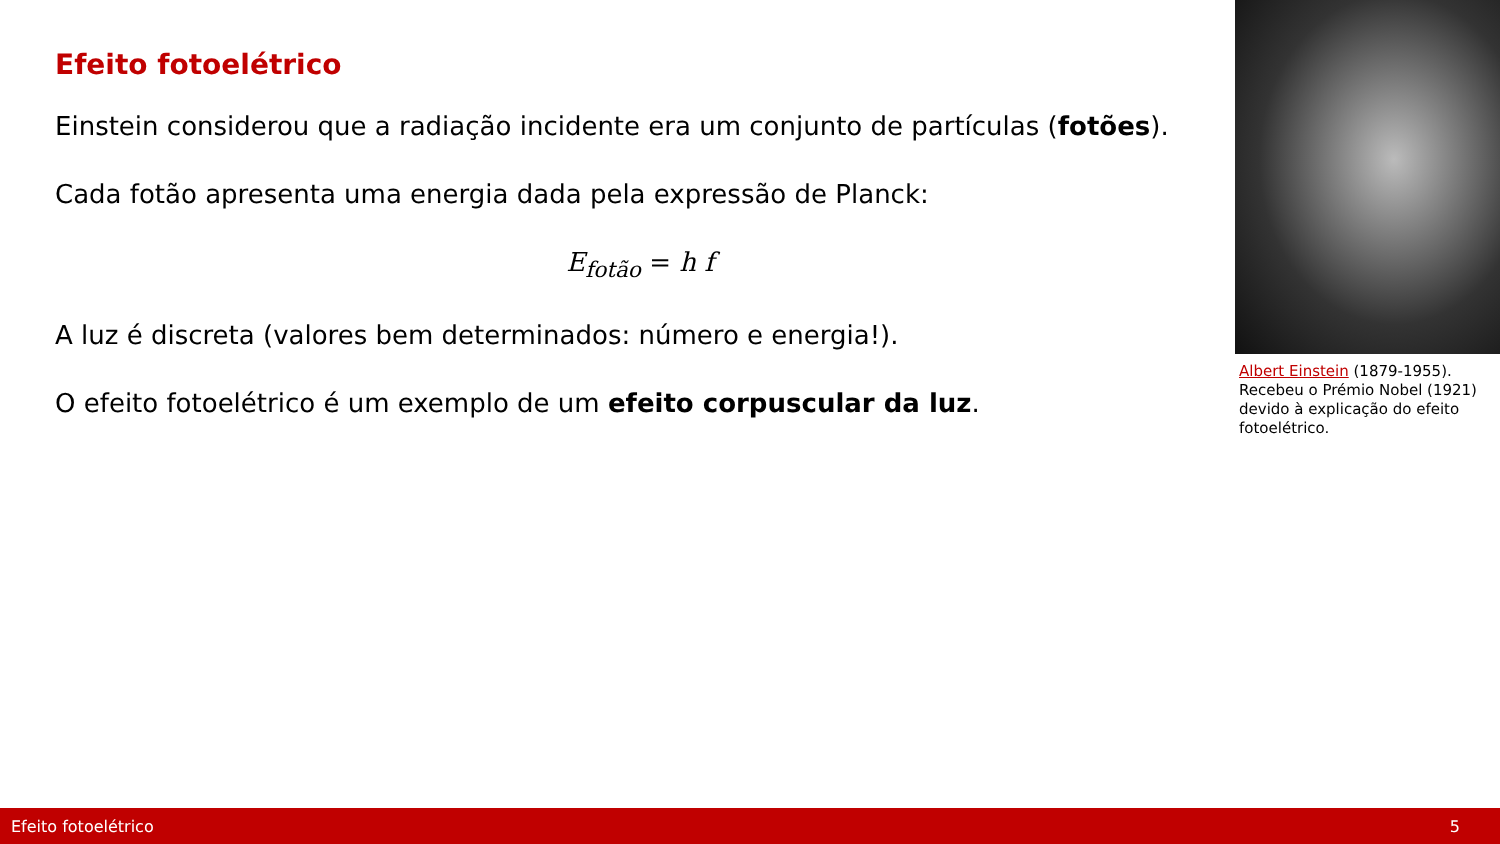Efeito fotoelétrico
Einstein considerou que a radiação incidente era um conjunto de partículas (fotões).
Cada fotão apresenta uma energia dada pela expressão de Planck:
E<sub>fotão</sub> = h f
A luz é discreta (valores bem determinados: número e energia!).
O efeito fotoelétrico é um exemplo de um efeito corpuscular da luz.
Albert Einstein (1879-1955). Recebeu o Prémio Nobel (1921) devido à explicação do efeito fotoelétrico.
Efeito fotoelétrico 5